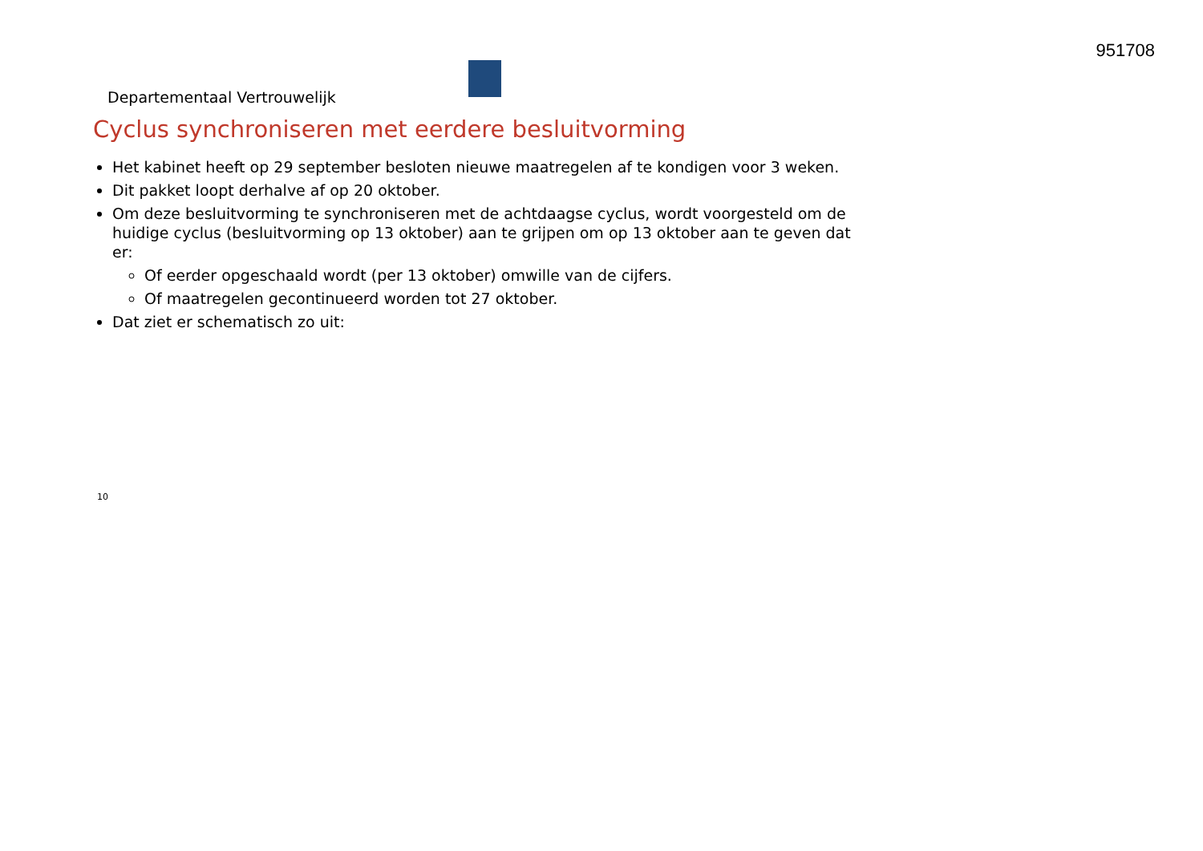951708
Departementaal Vertrouwelijk
Cyclus synchroniseren met eerdere besluitvorming
Het kabinet heeft op 29 september besloten nieuwe maatregelen af te kondigen voor 3 weken.
Dit pakket loopt derhalve af op 20 oktober.
Om deze besluitvorming te synchroniseren met de achtdaagse cyclus, wordt voorgesteld om de huidige cyclus (besluitvorming op 13 oktober) aan te grijpen om op 13 oktober aan te geven dat er:
Of eerder opgeschaald wordt (per 13 oktober) omwille van de cijfers.
Of maatregelen gecontinueerd worden tot 27 oktober.
Dat ziet er schematisch zo uit:
10